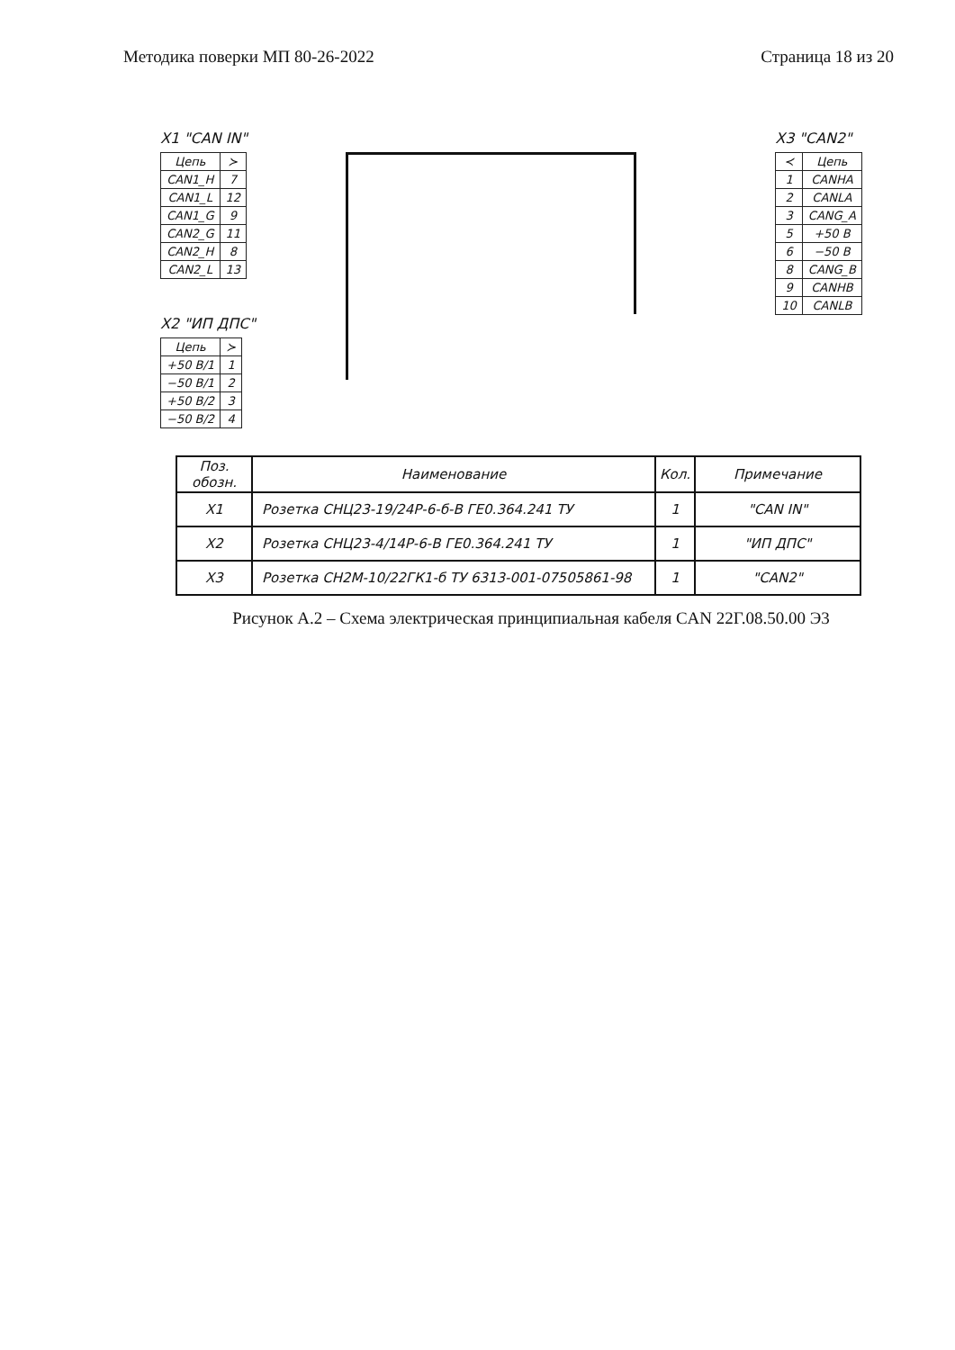Методика поверки МП 80-26-2022 Страница 18 из 20
X1 "CAN IN"
| Цепь | ≻ |
| CAN1_H | 7 |
| CAN1_L | 12 |
| CAN1_G | 9 |
| CAN2_G | 11 |
| CAN2_H | 8 |
| CAN2_L | 13 |
X2 "ИП ДПС"
| Цепь | ≻ |
| +50 В/1 | 1 |
| −50 В/1 | 2 |
| +50 В/2 | 3 |
| −50 В/2 | 4 |
X3 "CAN2"
| ≺ | Цепь |
| 1 | CANHA |
| 2 | CANLA |
| 3 | CANG_A |
| 5 | +50 В |
| 6 | −50 В |
| 8 | CANG_B |
| 9 | CANHB |
| 10 | CANLB |
| Поз. обозн. | Наименование | Кол. | Примечание |
| --- | --- | --- | --- |
| X1 | Розетка СНЦ23-19/24Р-6-б-В ГЕ0.364.241 ТУ | 1 | "CAN IN" |
| X2 | Розетка СНЦ23-4/14Р-6-В ГЕ0.364.241 ТУ | 1 | "ИП ДПС" |
| X3 | Розетка СН2М-10/22ГК1-б ТУ 6313-001-07505861-98 | 1 | "CAN2" |
Рисунок А.2 – Схема электрическая принципиальная кабеля CAN 22Г.08.50.00 Э3